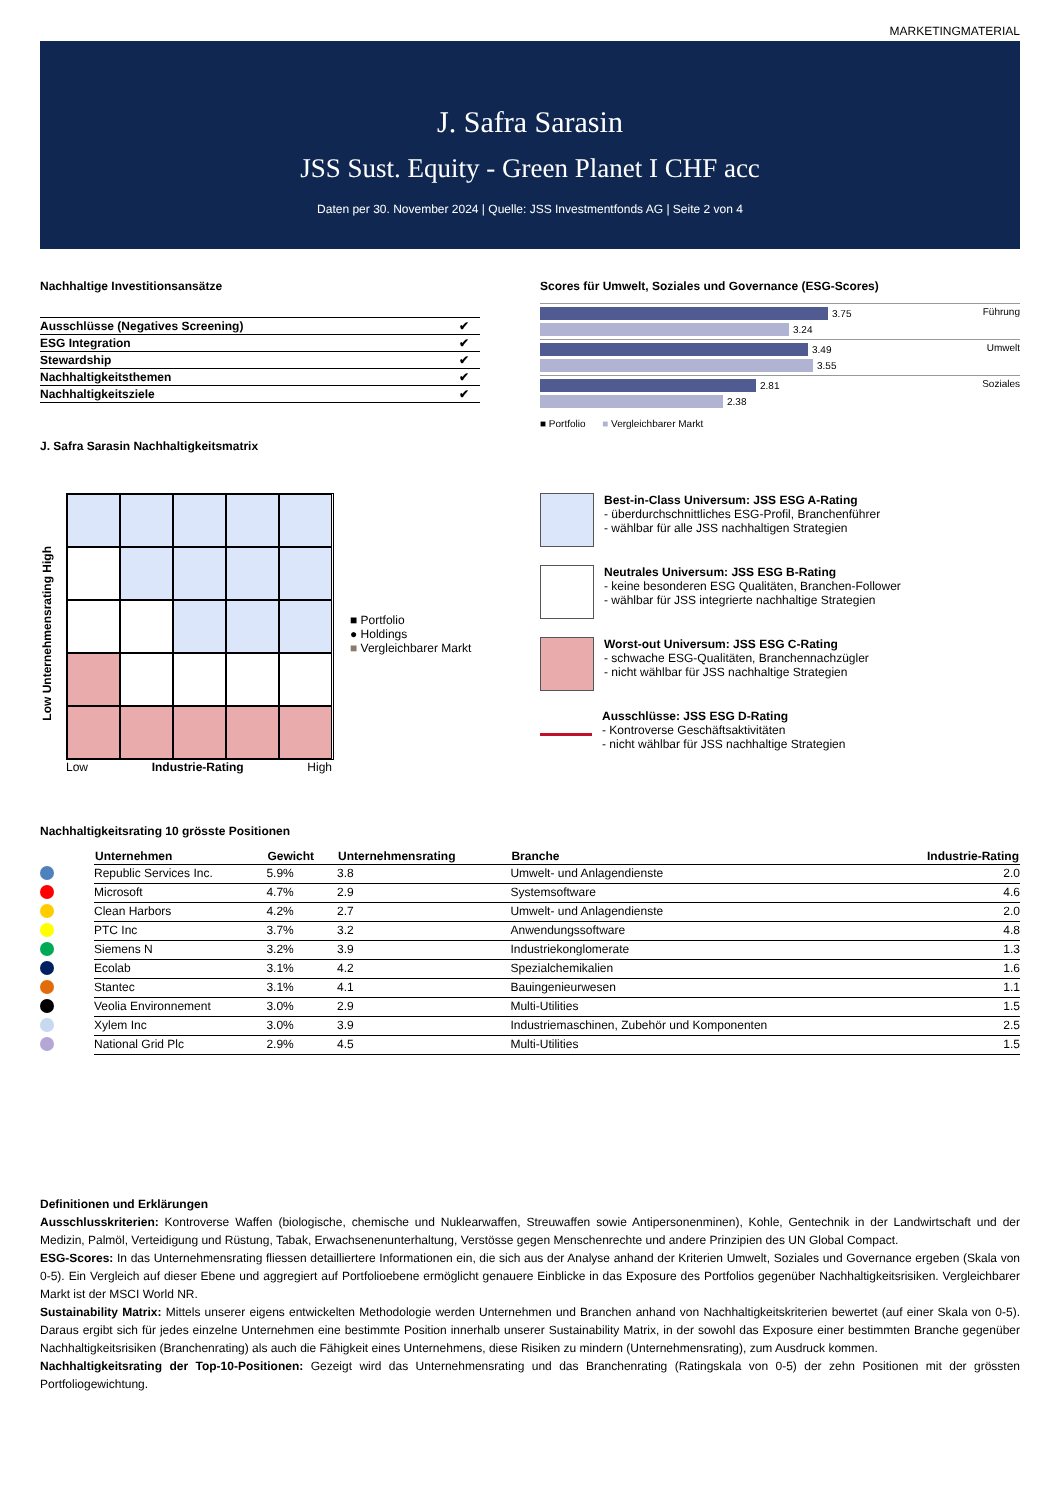MARKETINGMATERIAL
J. Safra Sarasin
JSS Sust. Equity - Green Planet I CHF acc
Daten per 30. November 2024 | Quelle: JSS Investmentfonds AG | Seite 2 von 4
Nachhaltige Investitionsansätze
| Ausschlüsse (Negatives Screening) | ✔ |
| ESG Integration | ✔ |
| Stewardship | ✔ |
| Nachhaltigkeitsthemen | ✔ |
| Nachhaltigkeitsziele | ✔ |
J. Safra Sarasin Nachhaltigkeitsmatrix
Scores für Umwelt, Soziales und Governance (ESG-Scores)
Führung
3.75
3.24
Umwelt
3.49
3.55
Soziales
2.81
2.38
■ Portfolio ■ Vergleichbarer Markt
Low Unternehmensrating High
Low Industrie-Rating High
■ Portfolio
● Holdings
■ Vergleichbarer Markt
Best-in-Class Universum: JSS ESG A-Rating
- überdurchschnittliches ESG-Profil, Branchenführer
- wählbar für alle JSS nachhaltigen Strategien
Neutrales Universum: JSS ESG B-Rating
- keine besonderen ESG Qualitäten, Branchen-Follower
- wählbar für JSS integrierte nachhaltige Strategien
Worst-out Universum: JSS ESG C-Rating
- schwache ESG-Qualitäten, Branchennachzügler
- nicht wählbar für JSS nachhaltige Strategien
Ausschlüsse: JSS ESG D-Rating
- Kontroverse Geschäftsaktivitäten
- nicht wählbar für JSS nachhaltige Strategien
Nachhaltigkeitsrating 10 grösste Positionen
| | Unternehmen | Gewicht | Unternehmensrating | Branche | Industrie-Rating |
| --- | --- | --- | --- | --- | --- |
| | Republic Services Inc. | 5.9% | 3.8 | Umwelt- und Anlagendienste | 2.0 |
| | Microsoft | 4.7% | 2.9 | Systemsoftware | 4.6 |
| | Clean Harbors | 4.2% | 2.7 | Umwelt- und Anlagendienste | 2.0 |
| | PTC Inc | 3.7% | 3.2 | Anwendungssoftware | 4.8 |
| | Siemens N | 3.2% | 3.9 | Industriekonglomerate | 1.3 |
| | Ecolab | 3.1% | 4.2 | Spezialchemikalien | 1.6 |
| | Stantec | 3.1% | 4.1 | Bauingenieurwesen | 1.1 |
| | Veolia Environnement | 3.0% | 2.9 | Multi-Utilities | 1.5 |
| | Xylem Inc | 3.0% | 3.9 | Industriemaschinen, Zubehör und Komponenten | 2.5 |
| | National Grid Plc | 2.9% | 4.5 | Multi-Utilities | 1.5 |
Definitionen und Erklärungen
Ausschlusskriterien: Kontroverse Waffen (biologische, chemische und Nuklearwaffen, Streuwaffen sowie Antipersonenminen), Kohle, Gentechnik in der Landwirtschaft und der Medizin, Palmöl, Verteidigung und Rüstung, Tabak, Erwachsenenunterhaltung, Verstösse gegen Menschenrechte und andere Prinzipien des UN Global Compact.
ESG-Scores: In das Unternehmensrating fliessen detailliertere Informationen ein, die sich aus der Analyse anhand der Kriterien Umwelt, Soziales und Governance ergeben (Skala von 0-5). Ein Vergleich auf dieser Ebene und aggregiert auf Portfolioebene ermöglicht genauere Einblicke in das Exposure des Portfolios gegenüber Nachhaltigkeitsrisiken. Vergleichbarer Markt ist der MSCI World NR.
Sustainability Matrix: Mittels unserer eigens entwickelten Methodologie werden Unternehmen und Branchen anhand von Nachhaltigkeitskriterien bewertet (auf einer Skala von 0-5). Daraus ergibt sich für jedes einzelne Unternehmen eine bestimmte Position innerhalb unserer Sustainability Matrix, in der sowohl das Exposure einer bestimmten Branche gegenüber Nachhaltigkeitsrisiken (Branchenrating) als auch die Fähigkeit eines Unternehmens, diese Risiken zu mindern (Unternehmensrating), zum Ausdruck kommen.
Nachhaltigkeitsrating der Top-10-Positionen: Gezeigt wird das Unternehmensrating und das Branchenrating (Ratingskala von 0-5) der zehn Positionen mit der grössten Portfoliogewichtung.